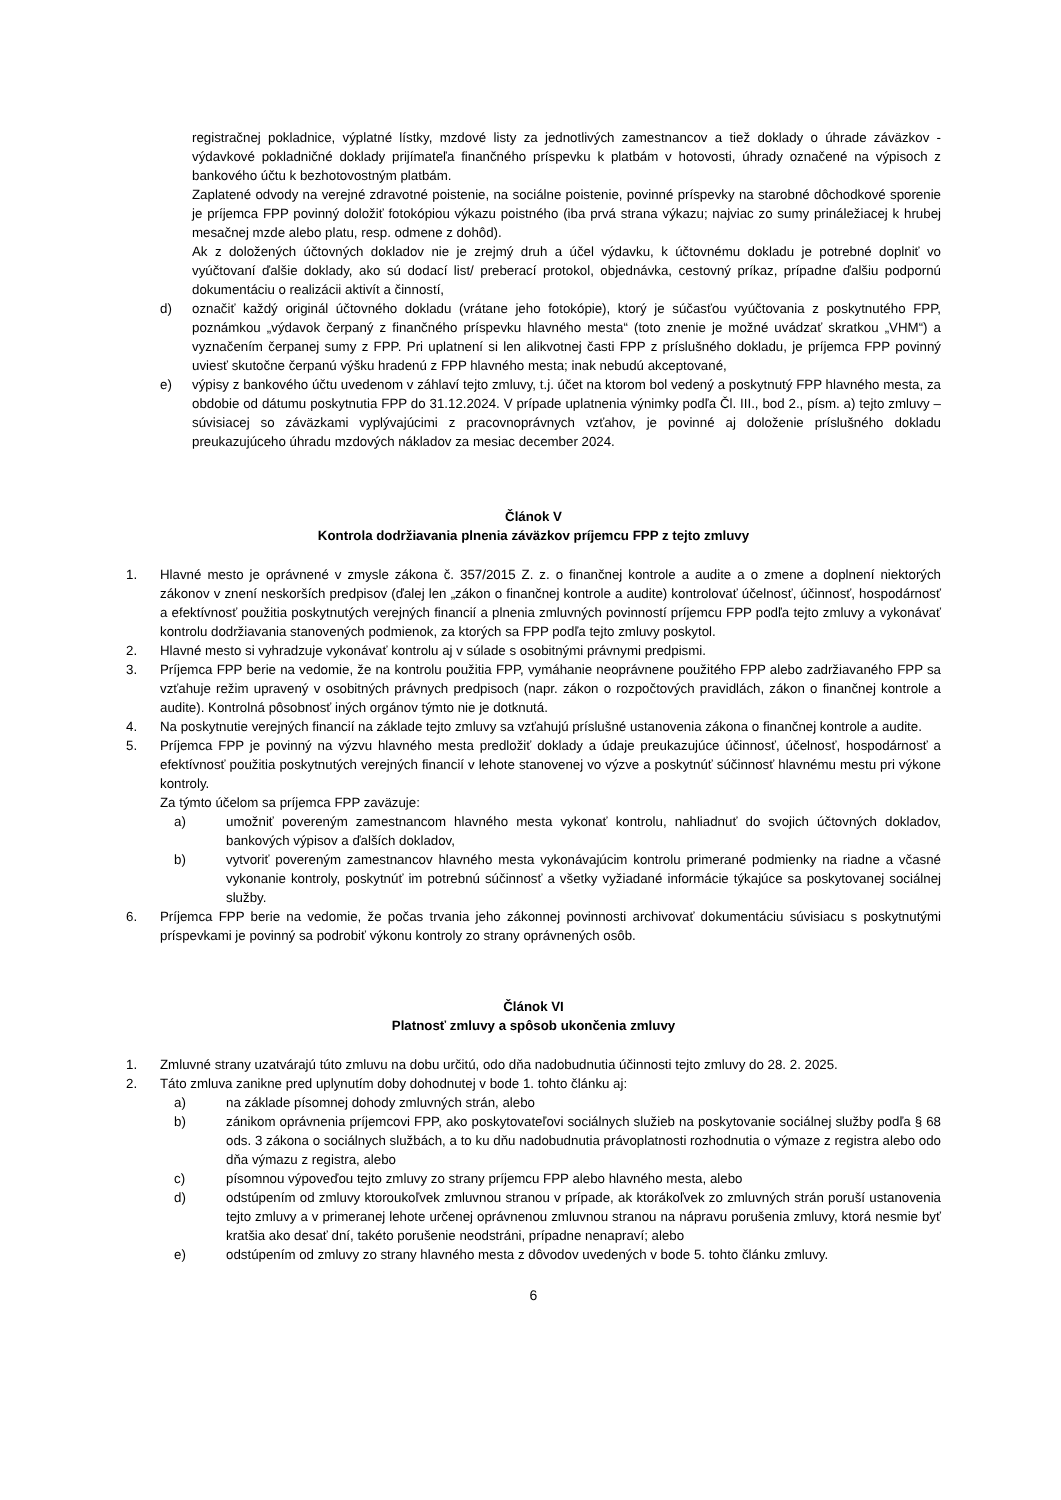registračnej pokladnice, výplatné lístky, mzdové listy za jednotlivých zamestnancov a tiež doklady o úhrade záväzkov - výdavkové pokladničné doklady prijímateľa finančného príspevku k platbám v hotovosti, úhrady označené na výpisoch z bankového účtu k bezhotovostným platbám.
Zaplatené odvody na verejné zdravotné poistenie, na sociálne poistenie, povinné príspevky na starobné dôchodkové sporenie je príjemca FPP povinný doložiť fotokópiou výkazu poistného (iba prvá strana výkazu; najviac zo sumy prináležiacej k hrubej mesačnej mzde alebo platu, resp. odmene z dohôd).
Ak z doložených účtovných dokladov nie je zrejmý druh a účel výdavku, k účtovnému dokladu je potrebné doplniť vo vyúčtovaní ďalšie doklady, ako sú dodací list/ preberací protokol, objednávka, cestovný príkaz, prípadne ďalšiu podpornú dokumentáciu o realizácii aktivít a činností,
d) označiť každý originál účtovného dokladu (vrátane jeho fotokópie), ktorý je súčasťou vyúčtovania z poskytnutého FPP, poznámkou „výdavok čerpaný z finančného príspevku hlavného mesta“ (toto znenie je možné uvádzať skratkou „VHM“) a vyznačením čerpanej sumy z FPP. Pri uplatnení si len alikvotnej časti FPP z príslušného dokladu, je príjemca FPP povinný uviesť skutočne čerpanú výšku hradenú z FPP hlavného mesta; inak nebudú akceptované,
e) výpisy z bankového účtu uvedenom v záhlaví tejto zmluvy, t.j. účet na ktorom bol vedený a poskytnutý FPP hlavného mesta, za obdobie od dátumu poskytnutia FPP do 31.12.2024. V prípade uplatnenia výnimky podľa Čl. III., bod 2., písm. a) tejto zmluvy – súvisiacej so záväzkami vyplývajúcimi z pracovnoprávnych vzťahov, je povinné aj doloženie príslušného dokladu preukazujúceho úhradu mzdových nákladov za mesiac december 2024.
Článok V
Kontrola dodržiavania plnenia záväzkov príjemcu FPP z tejto zmluvy
1. Hlavné mesto je oprávnené v zmysle zákona č. 357/2015 Z. z. o finančnej kontrole a audite a o zmene a doplnení niektorých zákonov v znení neskorších predpisov (ďalej len „zákon o finančnej kontrole a audite) kontrolovať účelnosť, účinnosť, hospodárnosť a efektívnosť použitia poskytnutých verejných financií a plnenia zmluvných povinností príjemcu FPP podľa tejto zmluvy a vykonávať kontrolu dodržiavania stanovených podmienok, za ktorých sa FPP podľa tejto zmluvy poskytol.
2. Hlavné mesto si vyhradzuje vykonávať kontrolu aj v súlade s osobitnými právnymi predpismi.
3. Príjemca FPP berie na vedomie, že na kontrolu použitia FPP, vymáhanie neoprávnene použitého FPP alebo zadržiavaného FPP sa vzťahuje režim upravený v osobitných právnych predpisoch (napr. zákon o rozpočtových pravidlách, zákon o finančnej kontrole a audite). Kontrolná pôsobnosť iných orgánov týmto nie je dotknutá.
4. Na poskytnutie verejných financií na základe tejto zmluvy sa vzťahujú príslušné ustanovenia zákona o finančnej kontrole a audite.
5. Príjemca FPP je povinný na výzvu hlavného mesta predložiť doklady a údaje preukazujúce účinnosť, účelnosť, hospodárnosť a efektívnosť použitia poskytnutých verejných financií v lehote stanovenej vo výzve a poskytnúť súčinnosť hlavnému mestu pri výkone kontroly.
Za týmto účelom sa príjemca FPP zaväzuje:
a) umožniť povereným zamestnancom hlavného mesta vykonať kontrolu, nahliadnuť do svojich účtovných dokladov, bankových výpisov a ďalších dokladov,
b) vytvoriť povereným zamestnancov hlavného mesta vykonávajúcim kontrolu primerané podmienky na riadne a včasné vykonanie kontroly, poskytnúť im potrebnú súčinnosť a všetky vyžiadané informácie týkajúce sa poskytovanej sociálnej služby.
6. Príjemca FPP berie na vedomie, že počas trvania jeho zákonnej povinnosti archivovať dokumentáciu súvisiacu s poskytnutými príspevkami je povinný sa podrobiť výkonu kontroly zo strany oprávnených osôb.
Článok VI
Platnosť zmluvy a spôsob ukončenia zmluvy
1. Zmluvné strany uzatvárajú túto zmluvu na dobu určitú, odo dňa nadobudnutia účinnosti tejto zmluvy do 28. 2. 2025.
2. Táto zmluva zanikne pred uplynutím doby dohodnutej v bode 1. tohto článku aj:
a) na základe písomnej dohody zmluvných strán, alebo
b) zánikom oprávnenia príjemcovi FPP, ako poskytovateľovi sociálnych služieb na poskytovanie sociálnej služby podľa § 68 ods. 3 zákona o sociálnych službách, a to ku dňu nadobudnutia právoplatnosti rozhodnutia o výmaze z registra alebo odo dňa výmazu z registra, alebo
c) písomnou výpoveďou tejto zmluvy zo strany príjemcu FPP alebo hlavného mesta, alebo
d) odstúpením od zmluvy ktoroukoľvek zmluvnou stranou v prípade, ak ktorákoľvek zo zmluvných strán poruší ustanovenia tejto zmluvy a v primeranej lehote určenej oprávnenou zmluvnou stranou na nápravu porušenia zmluvy, ktorá nesmie byť kratšia ako desať dní, takéto porušenie neodstráni, prípadne nenapraví; alebo
e) odstúpením od zmluvy zo strany hlavného mesta z dôvodov uvedených v bode 5. tohto článku zmluvy.
6